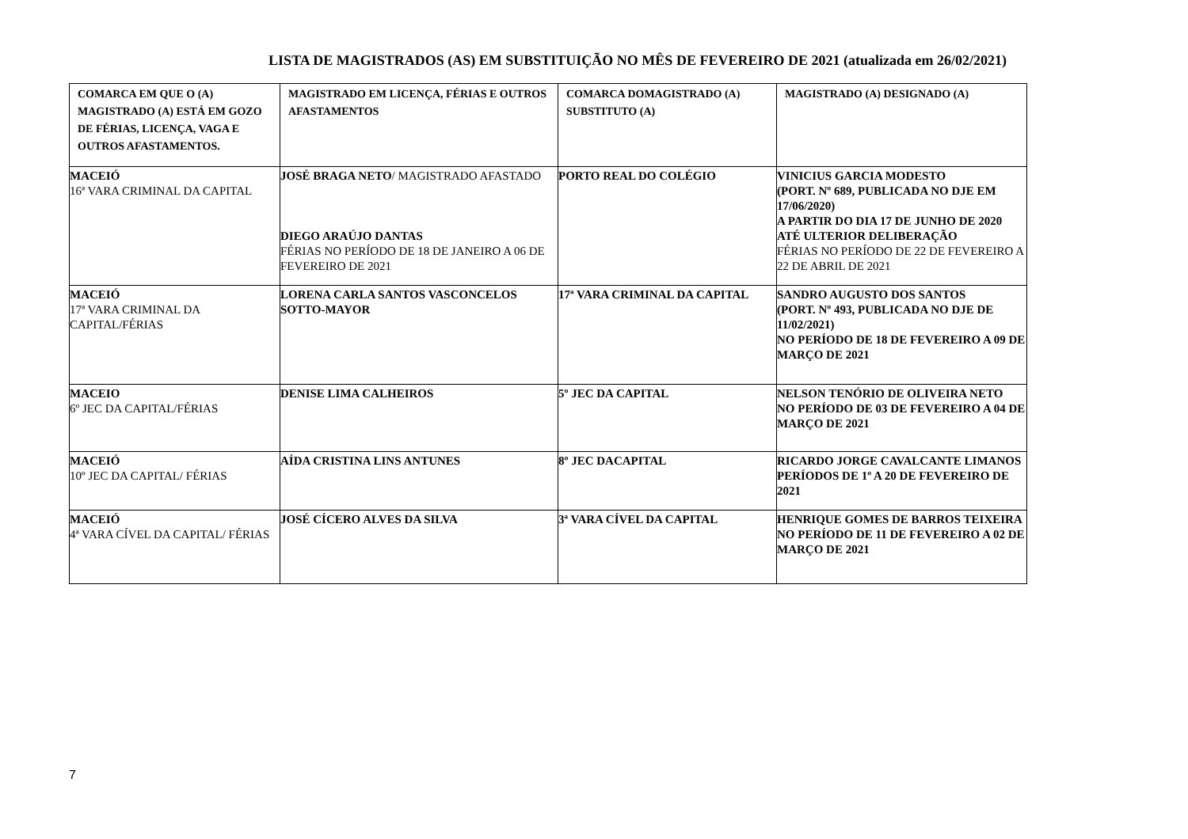LISTA DE MAGISTRADOS (AS) EM SUBSTITUIÇÃO NO MÊS DE FEVEREIRO DE 2021 (atualizada em 26/02/2021)
| COMARCA EM QUE O (A) MAGISTRADO (A) ESTÁ EM GOZO DE FÉRIAS, LICENÇA, VAGA E OUTROS AFASTAMENTOS. | MAGISTRADO EM LICENÇA, FÉRIAS E OUTROS AFASTAMENTOS | COMARCA DOMAGISTRADO (A) SUBSTITUTO (A) | MAGISTRADO (A) DESIGNADO (A) |
| --- | --- | --- | --- |
| MACEIÓ 16ª VARA CRIMINAL DA CAPITAL | JOSÉ BRAGA NETO / MAGISTRADO AFASTADO DIEGO ARAÚJO DANTAS FÉRIAS NO PERÍODO DE 18 DE JANEIRO A 06 DE FEVEREIRO DE 2021 | PORTO REAL DO COLÉGIO | VINICIUS GARCIA MODESTO (PORT. Nº 689, PUBLICADA NO DJE EM 17/06/2020) A PARTIR DO DIA 17 DE JUNHO DE 2020 ATÉ ULTERIOR DELIBERAÇÃO FÉRIAS NO PERÍODO DE 22 DE FEVEREIRO A 22 DE ABRIL DE 2021 |
| MACEIÓ 17ª VARA CRIMINAL DA CAPITAL/FÉRIAS | LORENA CARLA SANTOS VASCONCELOS SOTTO-MAYOR | 17ª VARA CRIMINAL DA CAPITAL | SANDRO AUGUSTO DOS SANTOS (PORT. Nº 493, PUBLICADA NO DJE DE 11/02/2021) NO PERÍODO DE 18 DE FEVEREIRO A 09 DE MARÇO DE 2021 |
| MACEIO 6º JEC DA CAPITAL/FÉRIAS | DENISE LIMA CALHEIROS | 5º JEC DA CAPITAL | NELSON TENÓRIO DE OLIVEIRA NETO NO PERÍODO DE 03 DE FEVEREIRO A 04 DE MARÇO DE 2021 |
| MACEIÓ 10º JEC DA CAPITAL/ FÉRIAS | AÍDA CRISTINA LINS ANTUNES | 8º JEC DACAPITAL | RICARDO JORGE CAVALCANTE LIMANOS PERÍODOS DE 1º A 20 DE FEVEREIRO DE 2021 |
| MACEIÓ 4ª VARA CÍVEL DA CAPITAL/ FÉRIAS | JOSÉ CÍCERO ALVES DA SILVA | 3ª VARA CÍVEL DA CAPITAL | HENRIQUE GOMES DE BARROS TEIXEIRA NO PERÍODO DE 11 DE FEVEREIRO A 02 DE MARÇO DE 2021 |
7